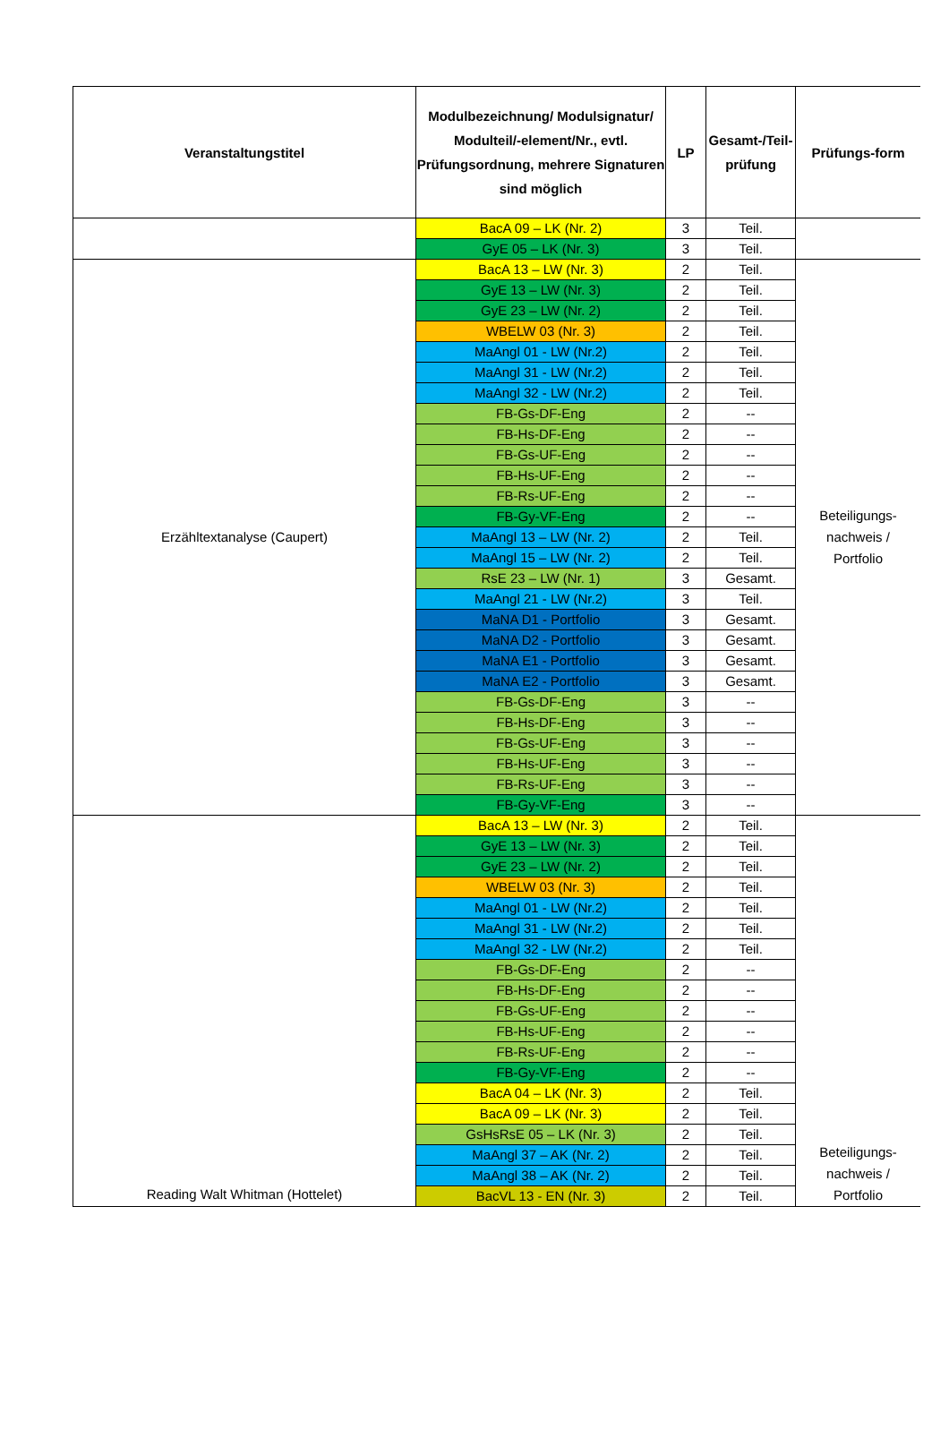| Veranstaltungstitel | Modulbezeichnung/ Modulsignatur/ Modulteil/-element/Nr., evtl. Prüfungsordnung, mehrere Signaturen sind möglich | LP | Gesamt-/Teil-prüfung | Prüfungs-form |
| --- | --- | --- | --- | --- |
| | BacA 09 – LK (Nr. 2) | 3 | Teil. | |
| | GyE 05 – LK (Nr. 3) | 3 | Teil. | |
| Erzähltextanalyse (Caupert) | BacA 13 – LW (Nr. 3) | 2 | Teil. | Beteiligungs- nachweis / Portfolio |
| | GyE 13 – LW (Nr. 3) | 2 | Teil. | |
| | GyE 23 – LW (Nr. 2) | 2 | Teil. | |
| | WBELW 03 (Nr. 3) | 2 | Teil. | |
| | MaAngl 01 - LW (Nr.2) | 2 | Teil. | |
| | MaAngl 31 - LW (Nr.2) | 2 | Teil. | |
| | MaAngl 32 - LW (Nr.2) | 2 | Teil. | |
| | FB-Gs-DF-Eng | 2 | -- | |
| | FB-Hs-DF-Eng | 2 | -- | |
| | FB-Gs-UF-Eng | 2 | -- | |
| | FB-Hs-UF-Eng | 2 | -- | |
| | FB-Rs-UF-Eng | 2 | -- | |
| | FB-Gy-VF-Eng | 2 | -- | |
| | MaAngl 13 – LW (Nr. 2) | 2 | Teil. | |
| | MaAngl 15 – LW (Nr. 2) | 2 | Teil. | |
| | RsE 23 – LW (Nr. 1) | 3 | Gesamt. | |
| | MaAngl 21 - LW (Nr.2) | 3 | Teil. | |
| | MaNA D1 - Portfolio | 3 | Gesamt. | |
| | MaNA D2 - Portfolio | 3 | Gesamt. | |
| | MaNA E1 - Portfolio | 3 | Gesamt. | |
| | MaNA E2 - Portfolio | 3 | Gesamt. | |
| | FB-Gs-DF-Eng | 3 | -- | |
| | FB-Hs-DF-Eng | 3 | -- | |
| | FB-Gs-UF-Eng | 3 | -- | |
| | FB-Hs-UF-Eng | 3 | -- | |
| | FB-Rs-UF-Eng | 3 | -- | |
| | FB-Gy-VF-Eng | 3 | -- | |
| Reading Walt Whitman (Hottelet) | BacA 13 – LW (Nr. 3) | 2 | Teil. | Beteiligungs- nachweis / Portfolio |
| | GyE 13 – LW (Nr. 3) | 2 | Teil. | |
| | GyE 23 – LW (Nr. 2) | 2 | Teil. | |
| | WBELW 03 (Nr. 3) | 2 | Teil. | |
| | MaAngl 01 - LW (Nr.2) | 2 | Teil. | |
| | MaAngl 31 - LW (Nr.2) | 2 | Teil. | |
| | MaAngl 32 - LW (Nr.2) | 2 | Teil. | |
| | FB-Gs-DF-Eng | 2 | -- | |
| | FB-Hs-DF-Eng | 2 | -- | |
| | FB-Gs-UF-Eng | 2 | -- | |
| | FB-Hs-UF-Eng | 2 | -- | |
| | FB-Rs-UF-Eng | 2 | -- | |
| | FB-Gy-VF-Eng | 2 | -- | |
| | BacA 04 – LK (Nr. 3) | 2 | Teil. | |
| | BacA 09 – LK (Nr. 3) | 2 | Teil. | |
| | GsHsRsE 05 – LK (Nr. 3) | 2 | Teil. | |
| | MaAngl 37 – AK (Nr. 2) | 2 | Teil. | |
| | MaAngl 38 – AK (Nr. 2) | 2 | Teil. | |
| | BacVL 13 - EN (Nr. 3) | 2 | Teil. | |